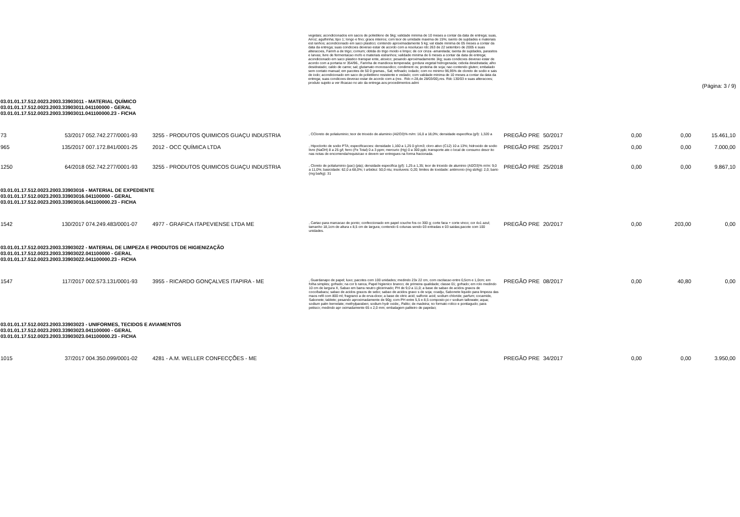vegetais; acondicionados em sacos de polietileno de 5kg; validade minima de 10 meses a contar da data de entrega; suas, Arroz; agulhinha; tipo 1; longo e fino; graos inteiros; com teor de umidade maxima de 15%; isento de sujidades e materiais est ranhos; acondicionado em saco plastico; contendo aproximadamente 5 kg; val idade minima de 05 meses a contar da data da entrega; suas condicoes deverao estar de acordo com a resolucao rdc 263 de 22 setembro de 2005 e suas alteracoes, Farinh a de trigo; comum; obtida do trigo moido e limpo; de cor cinza -amarelada; isenta de sujidades, parasitos e larvas; livre de fermentacao mofo e materiais estranhos; validade minima de 6 meses a contar da data de entrega; acondicionado em saco plastico transpar ente, atoxico; pesando aproximadamente 1kg; suas condicoes deverao estar de acordo com a portaria nr 354/96., Farinha de mandioca temperada; gordura vegetal hidrogenada; cebola desidratada; alho desidratado; caldo de carne; sal; glutamato monossodico; condiment os; proteina de soja; nao contendo gluten; embalado sem contato manual; em pacotes de 50 0 gramas., Sal; refinado; iodado; com no minimo 96,95% de cloreto de sodio e sais de iodo; acondicionado em saco de polietileno resistente e vedado; com validade minima de 10 meses a contar da data da entrega; suas condicoes deverao estar de acordo com a (res . Rdc n 28,de 28/03/00),res. Rdc 130/03 e suas alteracoes; produto sujeito a ver ificacao no ato da entrega aos procedimentos admi
(Página: 3 / 9)
03.01.01.17.512.0023.2003.33903011 - MATERIAL QUÍMICO
03.01.01.17.512.0023.2003.33903011.041100000 - GERAL
03.01.01.17.512.0023.2003.33903011.041100000.23 - FICHA
| 73 | 53/2017 | 052.742.277/0001-93 | 3255 - PRODUTOS QUIMICOS GUAÇU INDUSTRIA | , CCloreto de polialuminio; teor de trioxido de aluminio (Al2O3)% m/m: 16,0 a 18,0%; densidade especifica (g/l): 1,320 a | PREGÃO PRE | 50/2017 | 0,00 | 0,00 | 15.461,10 |
| 965 | 135/2017 | 007.172.841/0001-25 | 2012 - OCC QUÍMICA LTDA | , Hipoclorito de sodio PTA; especificacoes: densidade 1,160 a 1,25 0 g/cm3; cloro ativo (C12) 10 a 13%; hidroxido de sodio livre (NaOH) 8 a 25 g/l; ferro (Fe Total) 0 a 3 ppm; mercurio (Hg) 0 a 300 ppb; transporte ate o local de consumo descr ito nas notas de encomenda/requisicao e devem ser entregues na forma fracionada. | PREGÃO PRE | 25/2017 | 0,00 | 0,00 | 7.000,00 |
| 1250 | 64/2018 | 052.742.277/0001-93 | 3255 - PRODUTOS QUIMICOS GUAÇU INDUSTRIA | , Cloreto de polialuminio (pac) (pta); densidade especifica (g/l): 1,25 a 1,35; teor de trioxido de aluminio (Al2O3)% m/m: 9,0 a 11,0%; basicidade: 62,0 a 68,0%; t urbidez: 50,0 ntu; insoluveis: 0,20; limites de toxidade: antimonio (mg sb/kg): 2,0; bario (mg ba/kg): 31 | PREGÃO PRE | 25/2018 | 0,00 | 0,00 | 9.867,10 |
03.01.01.17.512.0023.2003.33903016 - MATERIAL DE EXPEDIENTE
03.01.01.17.512.0023.2003.33903016.041100000 - GERAL
03.01.01.17.512.0023.2003.33903016.041100000.23 - FICHA
| 1542 | 130/2017 | 074.249.483/0001-07 | 4977 - GRAFICA ITAPEVIENSE LTDA ME | , Cartao para marcacao de ponto; confeccionado em papel couche fos co 300 g; corte faca + corte vinco; cor 4x1 azul; tamanho 18,1cm de altura x 8,5 cm de largura; contendo 6 colunas sendo 03 entradas e 03 saidas;pacote com 100 unidades. | PREGÃO PRE | 20/2017 | 0,00 | 203,00 | 0,00 |
03.01.01.17.512.0023.2003.33903022 - MATERIAL DE LIMPEZA E PRODUTOS DE HIGIENIZAÇÃO
03.01.01.17.512.0023.2003.33903022.041100000 - GERAL
03.01.01.17.512.0023.2003.33903022.041100000.23 - FICHA
| 1547 | 117/2017 | 002.573.131/0001-93 | 3955 - RICARDO GONÇALVES ITAPIRA - ME | , Guardanapo de papel; luxo; pacotes com 100 unidades; medindo 23x 22 cm, com oscilacao entre 0,5cm e 1,0cm; em folha simples; gofrado; na cor b ranca, Papel higienico branco; de primeira qualidade; classe 01; gofrado; em rolo medindo 10 cm de largura X, Sabao em barra neutro glicerinado; PH de 9,0 a 11,0; a base de sabao de acidos graxos de coco/babacu; sabao de acidos graxos de sebo; sabao de acidos graxo s de soja; coadju, Sabonete liquido para limpeza das maos refil com 800 ml; fragranci a de erva-doce; a base de citric acid; sulfonic acid; sodium chloride; parfum; cocamide, Sabonete; tablete; pesando aproximadamente de 90g; com PH entre 5,5 e 8,5 composto po r sodium tallowate; aqua; sodium palm kernelate; methylparaben; sodium hydr oxide;, Palito; de madeira; no formato rolico e pontiagudo; para petisco; medindo apr oximadamente 65 x 2,0 mm; embalagem paliteiro de papelao; | PREGÃO PRE | 08/2017 | 0,00 | 40,80 | 0,00 |
03.01.01.17.512.0023.2003.33903023 - UNIFORMES, TECIDOS E AVIAMENTOS
03.01.01.17.512.0023.2003.33903023.041100000 - GERAL
03.01.01.17.512.0023.2003.33903023.041100000.23 - FICHA
| 1015 | 37/2017 | 004.350.099/0001-02 | 4281 - A.M. WELLER CONFECÇÕES - ME | | PREGÃO PRE | 34/2017 | 0,00 | 0,00 | 3.950,00 |